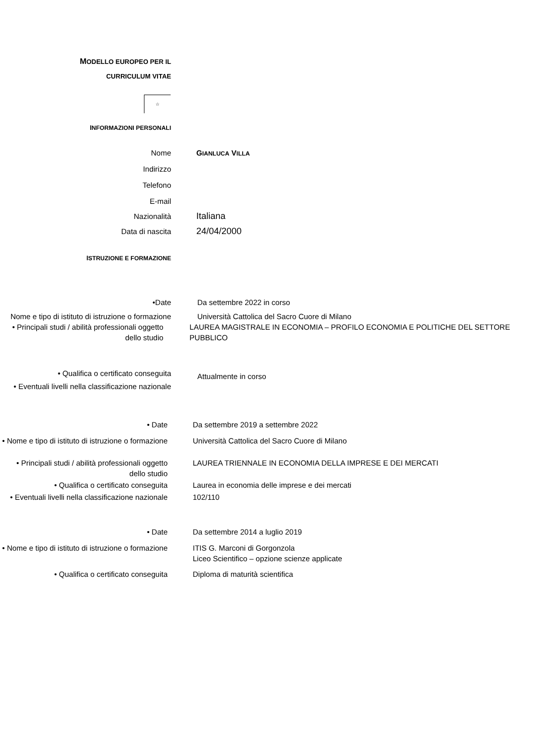MODELLO EUROPEO PER IL
CURRICULUM VITAE
☆
INFORMAZIONI PERSONALI
Nome GIANLUCA VILLA
Indirizzo
Telefono
E-mail
Nazionalità
Italiana
Data di nascita
24/04/2000
ISTRUZIONE E FORMAZIONE
•Date Da settembre 2022 in corso
Nome e tipo di istituto di istruzione o formazione
Università Cattolica del Sacro Cuore di Milano
• Principali studi / abilità professionali oggetto dello studio
LAUREA MAGISTRALE IN ECONOMIA – PROFILO ECONOMIA E POLITICHE DEL SETTORE PUBBLICO
• Qualifica o certificato conseguita
Attualmente in corso
• Eventuali livelli nella classificazione nazionale
• Date Da settembre 2019 a settembre 2022
• Nome e tipo di istituto di istruzione o formazione
Università Cattolica del Sacro Cuore di Milano
• Principali studi / abilità professionali oggetto dello studio
LAUREA TRIENNALE IN ECONOMIA DELLA IMPRESE E DEI MERCATI
• Qualifica o certificato conseguita Laurea in economia delle imprese e dei mercati
• Eventuali livelli nella classificazione nazionale
102/110
• Date Da settembre 2014 a luglio 2019
• Nome e tipo di istituto di istruzione o formazione
ITIS G. Marconi di Gorgonzola
Liceo Scientifico – opzione scienze applicate
• Qualifica o certificato conseguita Diploma di maturità scientifica